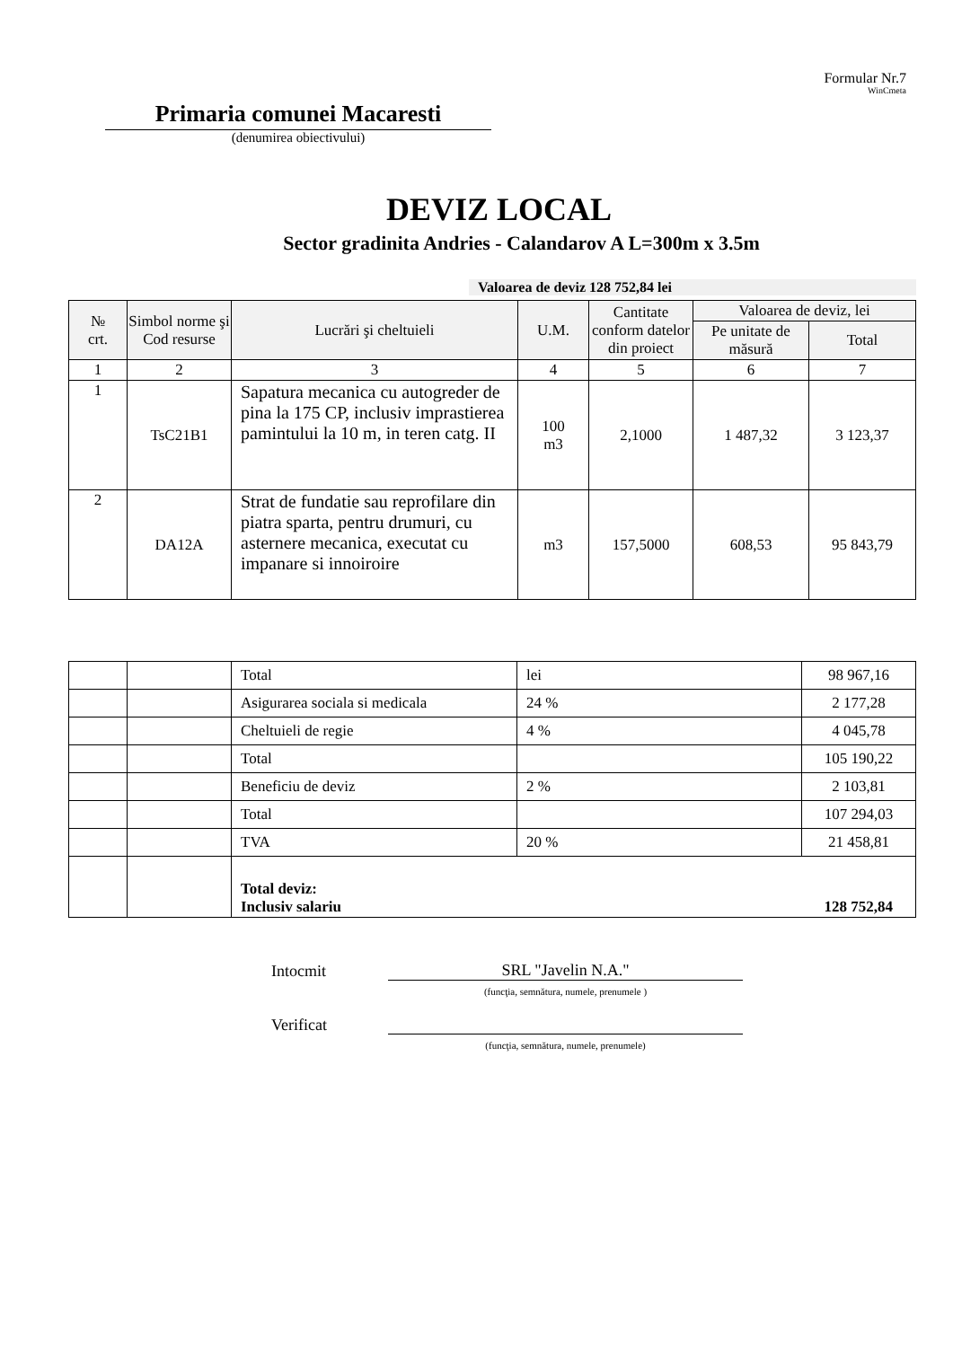Formular Nr.7
WinCmeta
Primaria comunei Macaresti
(denumirea obiectivului)
DEVIZ LOCAL
Sector gradinita Andries - Calandarov A L=300m x 3.5m
Valoarea de deviz 128 752,84 lei
| № crt. | Simbol norme şi Cod resurse | Lucrări şi cheltuieli | U.M. | Cantitate conform datelor din proiect | Valoarea de deviz, lei | |
| --- | --- | --- | --- | --- | --- | --- |
| | | | | | Pe unitate de măsură | Total |
| 1 | 2 | 3 | 4 | 5 | 6 | 7 |
| 1 | TsC21B1 | Sapatura mecanica cu autogreder de pina la 175 CP, inclusiv imprastierea pamintului la 10 m, in teren catg. II | 100 m3 | 2,1000 | 1 487,32 | 3 123,37 |
| 2 | DA12A | Strat de fundatie sau reprofilare din piatra sparta, pentru drumuri, cu asternere mecanica, executat cu impanare si innoiroire | m3 | 157,5000 | 608,53 | 95 843,79 |
| | | Total | lei | 98 967,16 |
| | | Asigurarea sociala si medicala | 24 % | 2 177,28 |
| | | Cheltuieli de regie | 4 % | 4 045,78 |
| | | Total | | 105 190,22 |
| | | Beneficiu de deviz | 2 % | 2 103,81 |
| | | Total | | 107 294,03 |
| | | TVA | 20 % | 21 458,81 |
| | | Total deviz: Inclusiv salariu | | 128 752,84 |
Intocmit SRL "Javelin N.A."
(funcţia, semnătura, numele, prenumele )
Verificat
(funcţia, semnătura, numele, prenumele)